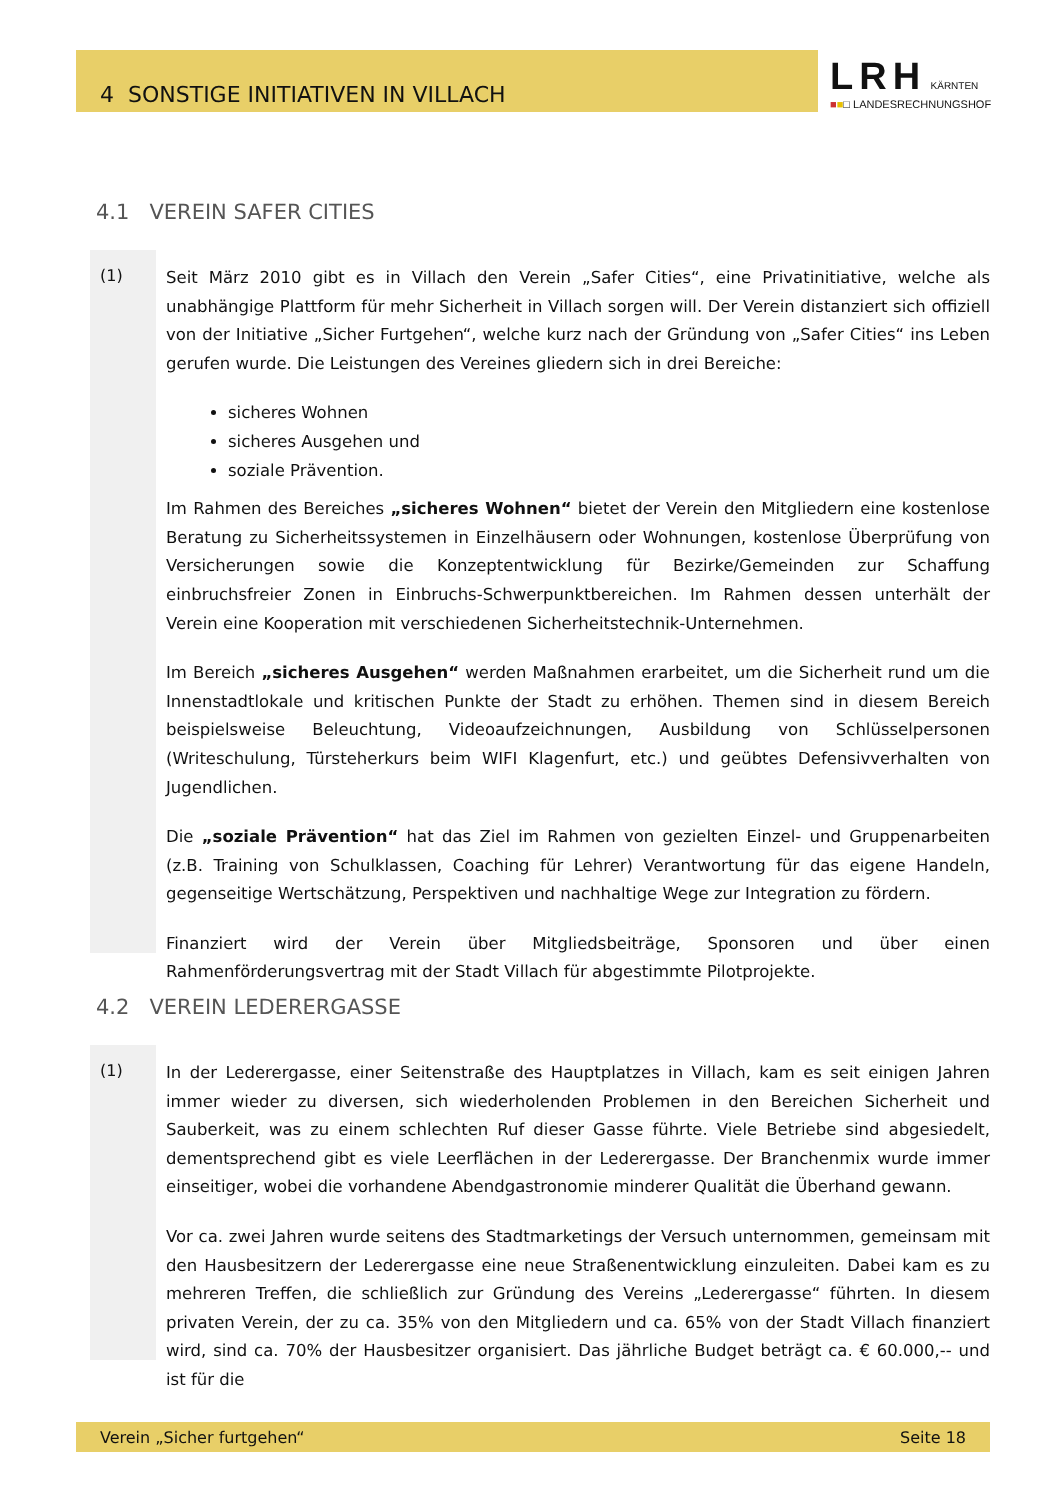4 SONSTIGE INITIATIVEN IN VILLACH
LRH KÄRNTEN
■■□ LANDESRECHNUNGSHOF
4.1 VEREIN SAFER CITIES
(1)
Seit März 2010 gibt es in Villach den Verein „Safer Cities“, eine Privatinitiative, welche als unabhängige Plattform für mehr Sicherheit in Villach sorgen will. Der Verein distanziert sich offiziell von der Initiative „Sicher Furtgehen“, welche kurz nach der Gründung von „Safer Cities“ ins Leben gerufen wurde. Die Leistungen des Vereines gliedern sich in drei Bereiche:
sicheres Wohnen
sicheres Ausgehen und
soziale Prävention.
Im Rahmen des Bereiches „sicheres Wohnen“ bietet der Verein den Mitgliedern eine kostenlose Beratung zu Sicherheitssystemen in Einzelhäusern oder Wohnungen, kostenlose Überprüfung von Versicherungen sowie die Konzeptentwicklung für Bezirke/Gemeinden zur Schaffung einbruchsfreier Zonen in Einbruchs-Schwerpunktbereichen. Im Rahmen dessen unterhält der Verein eine Kooperation mit verschiedenen Sicherheitstechnik-Unternehmen.
Im Bereich „sicheres Ausgehen“ werden Maßnahmen erarbeitet, um die Sicherheit rund um die Innenstadtlokale und kritischen Punkte der Stadt zu erhöhen. Themen sind in diesem Bereich beispielsweise Beleuchtung, Videoaufzeichnungen, Ausbildung von Schlüsselpersonen (Writeschulung, Türsteherkurs beim WIFI Klagenfurt, etc.) und geübtes Defensivverhalten von Jugendlichen.
Die „soziale Prävention“ hat das Ziel im Rahmen von gezielten Einzel- und Gruppenarbeiten (z.B. Training von Schulklassen, Coaching für Lehrer) Verantwortung für das eigene Handeln, gegenseitige Wertschätzung, Perspektiven und nachhaltige Wege zur Integration zu fördern.
Finanziert wird der Verein über Mitgliedsbeiträge, Sponsoren und über einen Rahmenförderungsvertrag mit der Stadt Villach für abgestimmte Pilotprojekte.
4.2 VEREIN LEDERERGASSE
(1)
In der Lederergasse, einer Seitenstraße des Hauptplatzes in Villach, kam es seit einigen Jahren immer wieder zu diversen, sich wiederholenden Problemen in den Bereichen Sicherheit und Sauberkeit, was zu einem schlechten Ruf dieser Gasse führte. Viele Betriebe sind abgesiedelt, dementsprechend gibt es viele Leerflächen in der Lederergasse. Der Branchenmix wurde immer einseitiger, wobei die vorhandene Abendgastronomie minderer Qualität die Überhand gewann.
Vor ca. zwei Jahren wurde seitens des Stadtmarketings der Versuch unternommen, gemeinsam mit den Hausbesitzern der Lederergasse eine neue Straßenentwicklung einzuleiten. Dabei kam es zu mehreren Treffen, die schließlich zur Gründung des Vereins „Lederergasse“ führten. In diesem privaten Verein, der zu ca. 35% von den Mitgliedern und ca. 65% von der Stadt Villach finanziert wird, sind ca. 70% der Hausbesitzer organisiert. Das jährliche Budget beträgt ca. € 60.000,-- und ist für die
Verein „Sicher furtgehen“ Seite 18